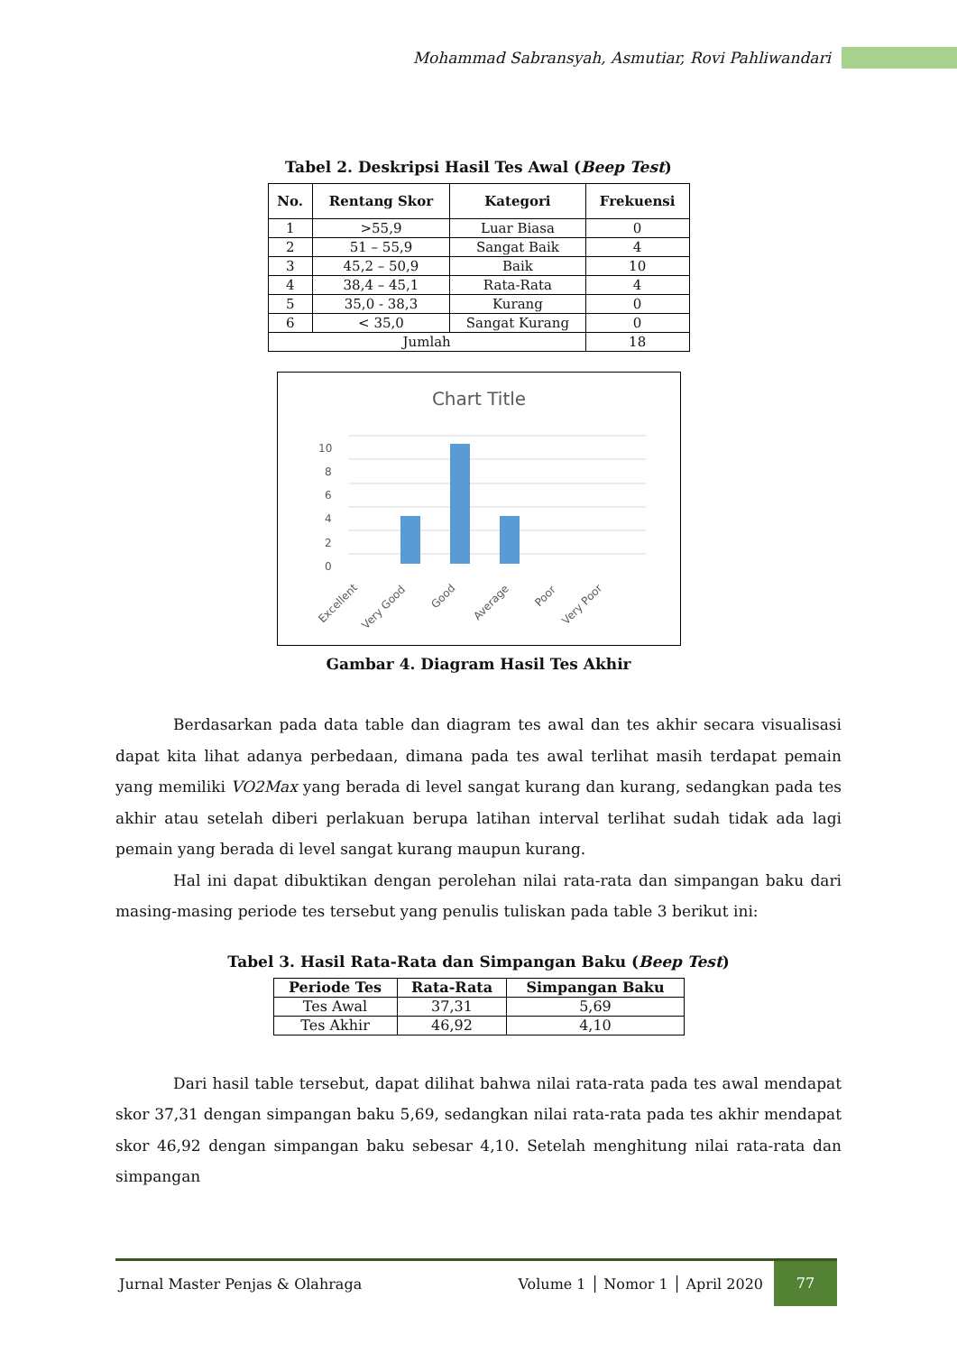Mohammad Sabransyah, Asmutiar, Rovi Pahliwandari
Tabel 2. Deskripsi Hasil Tes Awal (Beep Test)
| No. | Rentang Skor | Kategori | Frekuensi |
| --- | --- | --- | --- |
| 1 | >55,9 | Luar Biasa | 0 |
| 2 | 51 – 55,9 | Sangat Baik | 4 |
| 3 | 45,2 – 50,9 | Baik | 10 |
| 4 | 38,4 – 45,1 | Rata-Rata | 4 |
| 5 | 35,0 - 38,3 | Kurang | 0 |
| 6 | < 35,0 | Sangat Kurang | 0 |
| Jumlah | | | 18 |
Chart Title
10
8
6
4
2
0
Excellent
Very Good
Good
Average
Poor
Very Poor
Gambar 4. Diagram Hasil Tes Akhir
Berdasarkan pada data table dan diagram tes awal dan tes akhir secara visualisasi dapat kita lihat adanya perbedaan, dimana pada tes awal terlihat masih terdapat pemain yang memiliki VO2Max yang berada di level sangat kurang dan kurang, sedangkan pada tes akhir atau setelah diberi perlakuan berupa latihan interval terlihat sudah tidak ada lagi pemain yang berada di level sangat kurang maupun kurang.
Hal ini dapat dibuktikan dengan perolehan nilai rata-rata dan simpangan baku dari masing-masing periode tes tersebut yang penulis tuliskan pada table 3 berikut ini:
Tabel 3. Hasil Rata-Rata dan Simpangan Baku (Beep Test)
| Periode Tes | Rata-Rata | Simpangan Baku |
| --- | --- | --- |
| Tes Awal | 37,31 | 5,69 |
| Tes Akhir | 46,92 | 4,10 |
Dari hasil table tersebut, dapat dilihat bahwa nilai rata-rata pada tes awal mendapat skor 37,31 dengan simpangan baku 5,69, sedangkan nilai rata-rata pada tes akhir mendapat skor 46,92 dengan simpangan baku sebesar 4,10. Setelah menghitung nilai rata-rata dan simpangan
Jurnal Master Penjas & Olahraga Volume 1 │ Nomor 1 │ April 2020 77